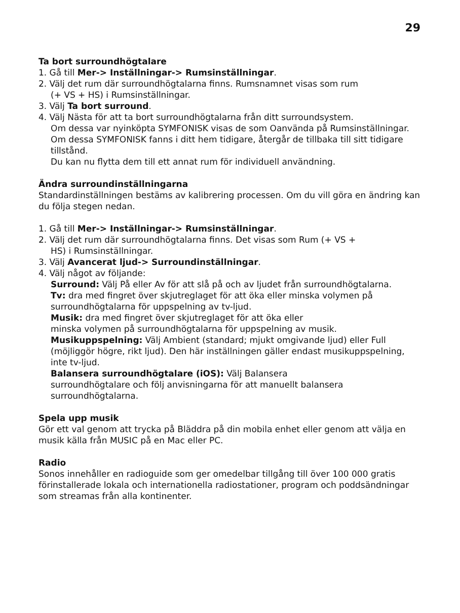29
Ta bort surroundhögtalare
1. Gå till Mer-> Inställningar-> Rumsinställningar.
2. Välj det rum där surroundhögtalarna finns. Rumsnamnet visas som rum
(+ VS + HS) i Rumsinställningar.
3. Välj Ta bort surround.
4. Välj Nästa för att ta bort surroundhögtalarna från ditt surroundsystem.
Om dessa var nyinköpta SYMFONISK visas de som Oanvända på Rumsinställningar. Om dessa SYMFONISK fanns i ditt hem tidigare, återgår de tillbaka till sitt tidigare tillstånd.
Du kan nu flytta dem till ett annat rum för individuell användning.
Ändra surroundinställningarna
Standardinställningen bestäms av kalibrering processen. Om du vill göra en ändring kan du följa stegen nedan.
1. Gå till Mer-> Inställningar-> Rumsinställningar.
2. Välj det rum där surroundhögtalarna finns. Det visas som Rum (+ VS +
HS) i Rumsinställningar.
3. Välj Avancerat ljud-> Surroundinställningar.
4. Välj något av följande:
Surround: Välj På eller Av för att slå på och av ljudet från surroundhögtalarna.
Tv: dra med fingret över skjutreglaget för att öka eller minska volymen på surroundhögtalarna för uppspelning av tv-ljud.
Musik: dra med fingret över skjutreglaget för att öka eller
minska volymen på surroundhögtalarna för uppspelning av musik.
Musikuppspelning: Välj Ambient (standard; mjukt omgivande ljud) eller Full (möjliggör högre, rikt ljud). Den här inställningen gäller endast musikuppspelning, inte tv-ljud.
Balansera surroundhögtalare (iOS): Välj Balansera
surroundhögtalare och följ anvisningarna för att manuellt balansera surroundhögtalarna.
Spela upp musik
Gör ett val genom att trycka på Bläddra på din mobila enhet eller genom att välja en musik källa från MUSIC på en Mac eller PC.
Radio
Sonos innehåller en radioguide som ger omedelbar tillgång till över 100 000 gratis förinstallerade lokala och internationella radiostationer, program och poddsändningar som streamas från alla kontinenter.